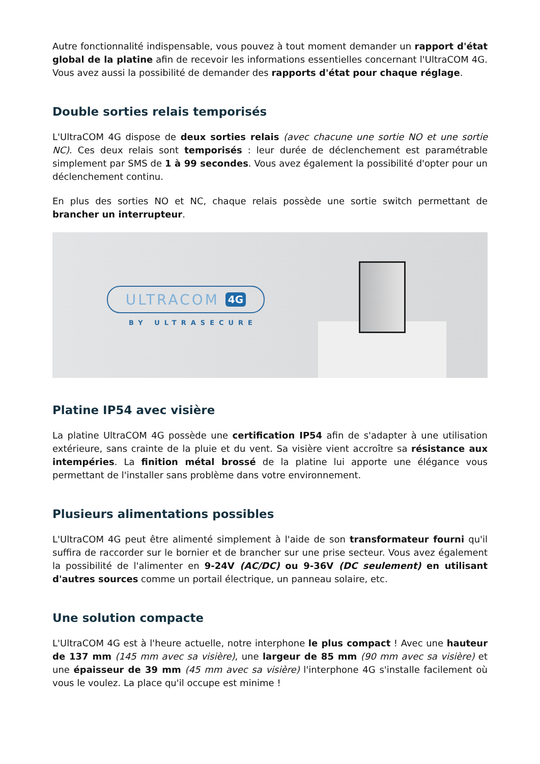Autre fonctionnalité indispensable, vous pouvez à tout moment demander un rapport d'état global de la platine afin de recevoir les informations essentielles concernant l'UltraCOM 4G. Vous avez aussi la possibilité de demander des rapports d'état pour chaque réglage.
Double sorties relais temporisés
L'UltraCOM 4G dispose de deux sorties relais (avec chacune une sortie NO et une sortie NC). Ces deux relais sont temporisés : leur durée de déclenchement est paramétrable simplement par SMS de 1 à 99 secondes. Vous avez également la possibilité d'opter pour un déclenchement continu.
En plus des sorties NO et NC, chaque relais possède une sortie switch permettant de brancher un interrupteur.
ULTRACOM 4G
BY ULTRASECURE
Platine IP54 avec visière
La platine UltraCOM 4G possède une certification IP54 afin de s'adapter à une utilisation extérieure, sans crainte de la pluie et du vent. Sa visière vient accroître sa résistance aux intempéries. La finition métal brossé de la platine lui apporte une élégance vous permettant de l'installer sans problème dans votre environnement.
Plusieurs alimentations possibles
L'UltraCOM 4G peut être alimenté simplement à l'aide de son transformateur fourni qu'il suffira de raccorder sur le bornier et de brancher sur une prise secteur. Vous avez également la possibilité de l'alimenter en 9-24V (AC/DC) ou 9-36V (DC seulement) en utilisant d'autres sources comme un portail électrique, un panneau solaire, etc.
Une solution compacte
L'UltraCOM 4G est à l'heure actuelle, notre interphone le plus compact ! Avec une hauteur de 137 mm (145 mm avec sa visière), une largeur de 85 mm (90 mm avec sa visière) et une épaisseur de 39 mm (45 mm avec sa visière) l'interphone 4G s'installe facilement où vous le voulez. La place qu'il occupe est minime !